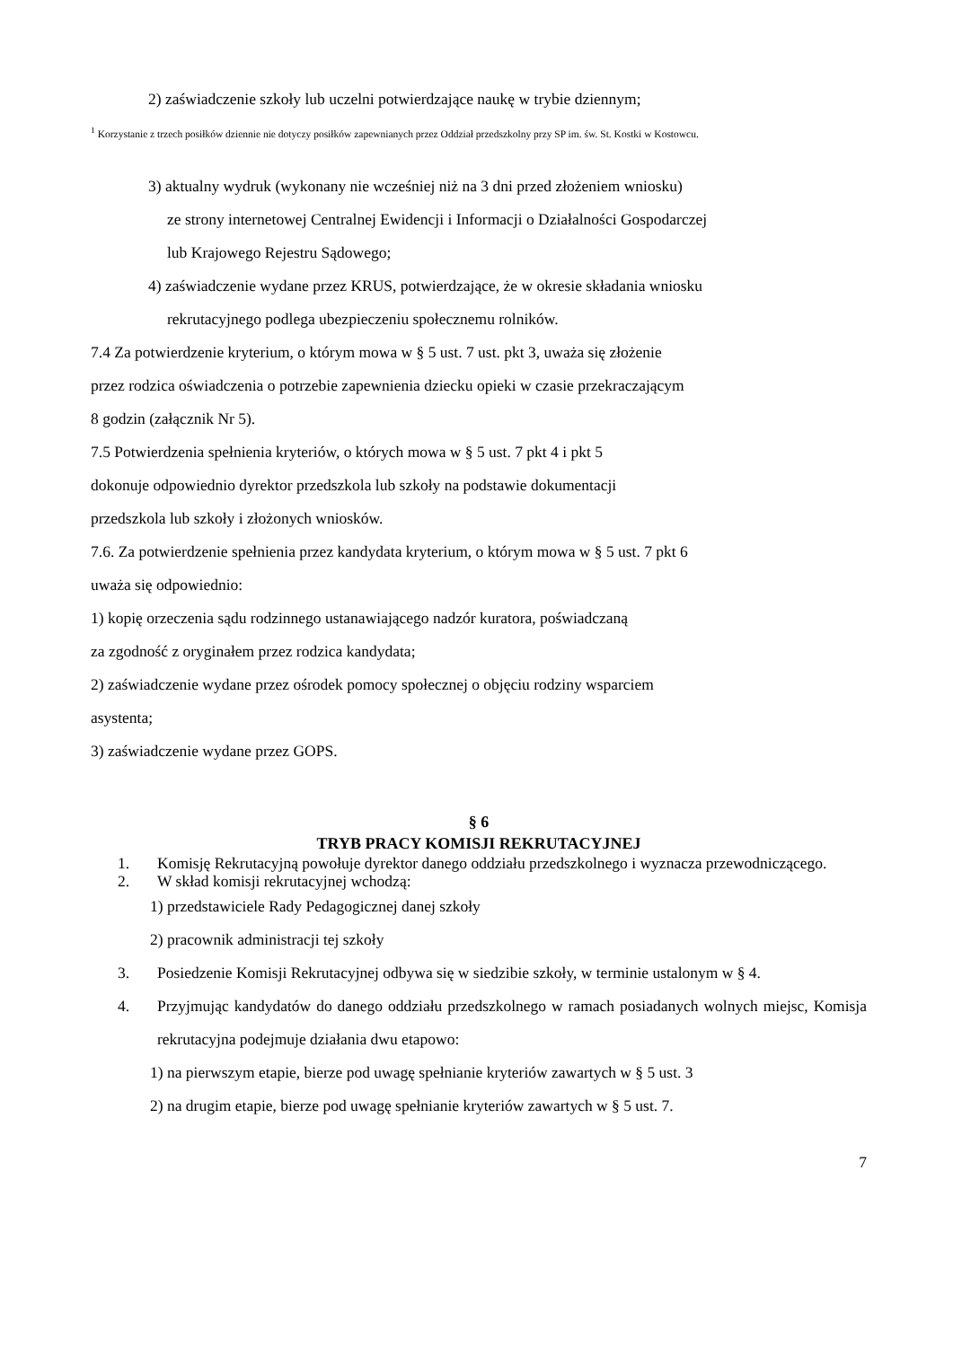2) zaświadczenie szkoły lub uczelni potwierdzające naukę w trybie dziennym;
<sup>1</sup> Korzystanie z trzech posiłków dziennie nie dotyczy posiłków zapewnianych przez Oddział przedszkolny przy SP im. św. St. Kostki w Kostowcu.
3) aktualny wydruk (wykonany nie wcześniej niż na 3 dni przed złożeniem wniosku)
ze strony internetowej Centralnej Ewidencji i Informacji o Działalności Gospodarczej
lub Krajowego Rejestru Sądowego;
4) zaświadczenie wydane przez KRUS, potwierdzające, że w okresie składania wniosku
rekrutacyjnego podlega ubezpieczeniu społecznemu rolników.
7.4 Za potwierdzenie kryterium, o którym mowa w § 5 ust. 7 ust. pkt 3, uważa się złożenie
przez rodzica oświadczenia o potrzebie zapewnienia dziecku opieki w czasie przekraczającym
8 godzin (załącznik Nr 5).
7.5 Potwierdzenia spełnienia kryteriów, o których mowa w § 5 ust. 7 pkt 4 i pkt 5
dokonuje odpowiednio dyrektor przedszkola lub szkoły na podstawie dokumentacji
przedszkola lub szkoły i złożonych wniosków.
7.6. Za potwierdzenie spełnienia przez kandydata kryterium, o którym mowa w § 5 ust. 7 pkt 6
uważa się odpowiednio:
1) kopię orzeczenia sądu rodzinnego ustanawiającego nadzór kuratora, poświadczaną
za zgodność z oryginałem przez rodzica kandydata;
2) zaświadczenie wydane przez ośrodek pomocy społecznej o objęciu rodziny wsparciem
asystenta;
3) zaświadczenie wydane przez GOPS.
§ 6
TRYB PRACY KOMISJI REKRUTACYJNEJ
1. Komisję Rekrutacyjną powołuje dyrektor danego oddziału przedszkolnego i wyznacza przewodniczącego.
2. W skład komisji rekrutacyjnej wchodzą:
1) przedstawiciele Rady Pedagogicznej danej szkoły
2) pracownik administracji tej szkoły
3. Posiedzenie Komisji Rekrutacyjnej odbywa się w siedzibie szkoły, w terminie ustalonym w § 4.
4. Przyjmując kandydatów do danego oddziału przedszkolnego w ramach posiadanych wolnych miejsc, Komisja rekrutacyjna podejmuje działania dwu etapowo:
1) na pierwszym etapie, bierze pod uwagę spełnianie kryteriów zawartych w § 5 ust. 3
2) na drugim etapie, bierze pod uwagę spełnianie kryteriów zawartych w § 5 ust. 7.
7